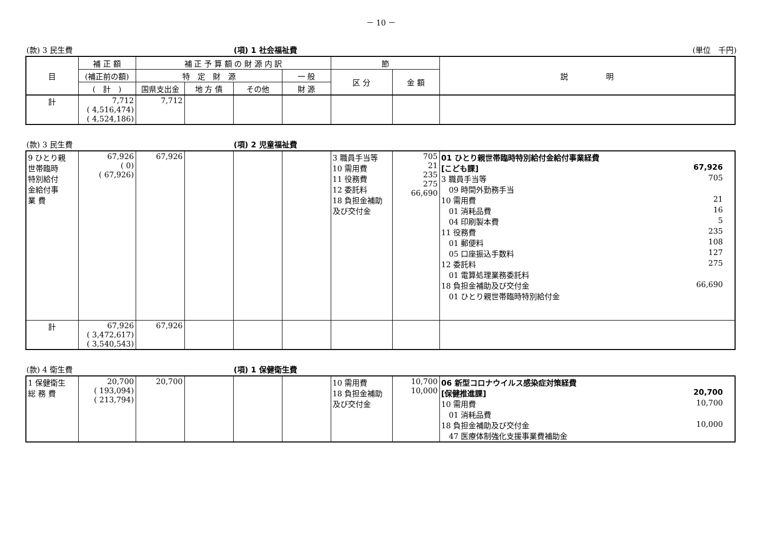－ 10 －
(款) 3 民生費 (項) 1 社会福祉費 (単位　千円)
| 目 | 補 正 額 | 補 正 予 算 額 の 財 源 内 訳 | | | | 節 | | 説 明 |
| --- | --- | --- | --- | --- | --- | --- | --- | --- |
| | (補正前の額) | 特 定 財 源 | | | 一 般 | 区 分 | 金 額 | |
| | ( 計 ) | 国県支出金 | 地 方 債 | その他 | 財 源 | | | |
| 計 | 7,712 ( 4,516,474) ( 4,524,186) | 7,712 | | | | | | |
(款) 3 民生費 (項) 2 児童福祉費
| 9 ひとり親 世帯臨時 特別給付 金給付事 業 費 | 67,926 ( 0) ( 67,926) | 67,926 | | | | 3 職員手当等 10 需用費 11 役務費 12 委託料 18 負担金補助 及び交付金 | 705 21 235 275 66,690 | 01 ひとり親世帯臨時特別給付金給付事業経費 [こども課] 67,926 3 職員手当等 705 09 時間外勤務手当 10 需用費 21 01 消耗品費 16 04 印刷製本費 5 11 役務費 235 01 郵便料 108 05 口座振込手数料 127 12 委託料 275 01 電算処理業務委託料 18 負担金補助及び交付金 66,690 01 ひとり親世帯臨時特別給付金 |
| 計 | 67,926 ( 3,472,617) ( 3,540,543) | 67,926 | | | | | | |
(款) 4 衛生費 (項) 1 保健衛生費
| 1 保健衛生 総 務 費 | 20,700 ( 193,094) ( 213,794) | 20,700 | | | | 10 需用費 18 負担金補助 及び交付金 | 10,700 10,000 | 06 新型コロナウイルス感染症対策経費 [保健推進課] 20,700 10 需用費 10,700 01 消耗品費 18 負担金補助及び交付金 10,000 47 医療体制強化支援事業費補助金 |